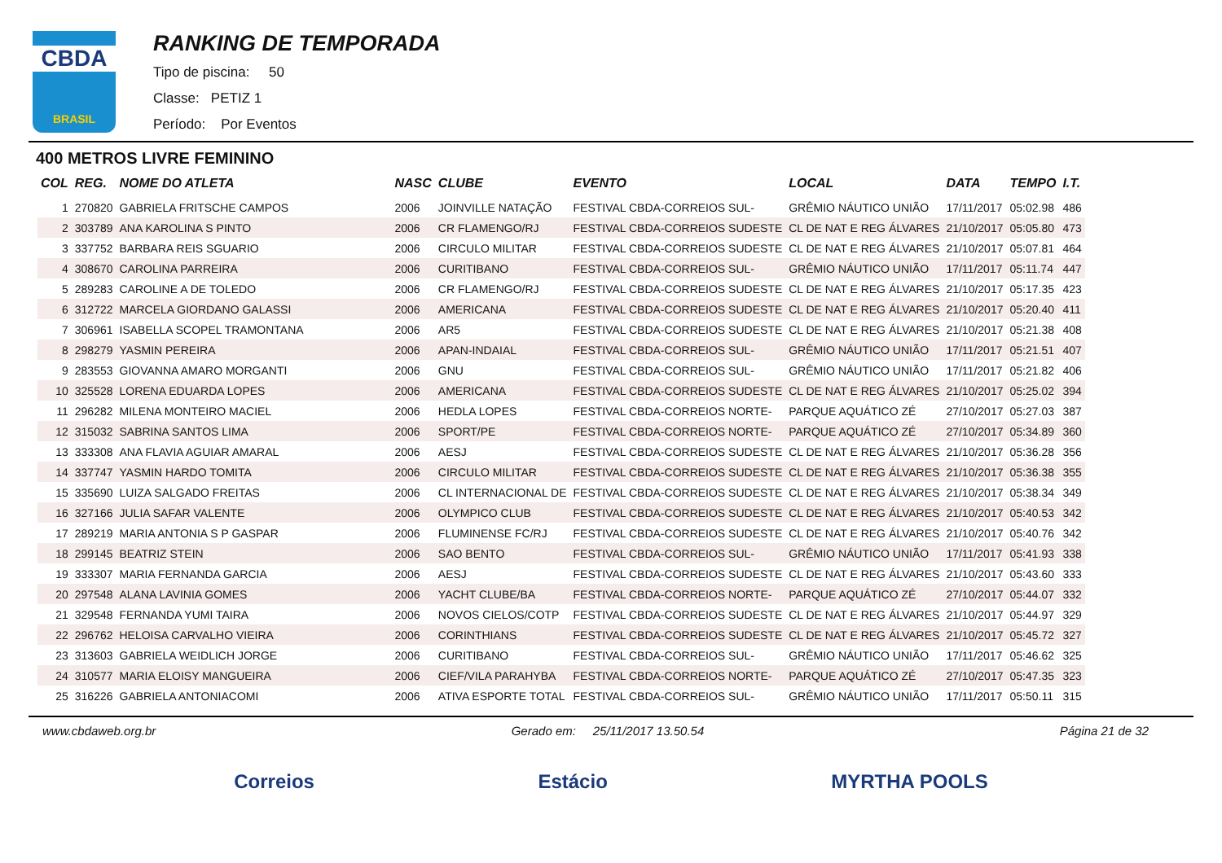CBDA
BRASIL
RANKING DE TEMPORADA
Tipo de piscina: 50
Classe: PETIZ 1
Período: Por Eventos
400 METROS LIVRE FEMININO
| COL | REG. | NOME DO ATLETA | NASC | CLUBE | EVENTO | LOCAL | DATA | TEMPO | I.T. |
| --- | --- | --- | --- | --- | --- | --- | --- | --- | --- |
| 1 | 270820 | GABRIELA FRITSCHE CAMPOS | 2006 | JOINVILLE NATAÇÃO | FESTIVAL CBDA-CORREIOS SUL- | GRÊMIO NÁUTICO UNIÃO | 17/11/2017 | 05:02.98 | 486 |
| 2 | 303789 | ANA KAROLINA S PINTO | 2006 | CR FLAMENGO/RJ | FESTIVAL CBDA-CORREIOS SUDESTE | CL DE NAT E REG ÁLVARES | 21/10/2017 | 05:05.80 | 473 |
| 3 | 337752 | BARBARA REIS SGUARIO | 2006 | CIRCULO MILITAR | FESTIVAL CBDA-CORREIOS SUDESTE | CL DE NAT E REG ÁLVARES | 21/10/2017 | 05:07.81 | 464 |
| 4 | 308670 | CAROLINA PARREIRA | 2006 | CURITIBANO | FESTIVAL CBDA-CORREIOS SUL- | GRÊMIO NÁUTICO UNIÃO | 17/11/2017 | 05:11.74 | 447 |
| 5 | 289283 | CAROLINE A DE TOLEDO | 2006 | CR FLAMENGO/RJ | FESTIVAL CBDA-CORREIOS SUDESTE | CL DE NAT E REG ÁLVARES | 21/10/2017 | 05:17.35 | 423 |
| 6 | 312722 | MARCELA GIORDANO GALASSI | 2006 | AMERICANA | FESTIVAL CBDA-CORREIOS SUDESTE | CL DE NAT E REG ÁLVARES | 21/10/2017 | 05:20.40 | 411 |
| 7 | 306961 | ISABELLA SCOPEL TRAMONTANA | 2006 | AR5 | FESTIVAL CBDA-CORREIOS SUDESTE | CL DE NAT E REG ÁLVARES | 21/10/2017 | 05:21.38 | 408 |
| 8 | 298279 | YASMIN PEREIRA | 2006 | APAN-INDAIAL | FESTIVAL CBDA-CORREIOS SUL- | GRÊMIO NÁUTICO UNIÃO | 17/11/2017 | 05:21.51 | 407 |
| 9 | 283553 | GIOVANNA AMARO MORGANTI | 2006 | GNU | FESTIVAL CBDA-CORREIOS SUL- | GRÊMIO NÁUTICO UNIÃO | 17/11/2017 | 05:21.82 | 406 |
| 10 | 325528 | LORENA EDUARDA LOPES | 2006 | AMERICANA | FESTIVAL CBDA-CORREIOS SUDESTE | CL DE NAT E REG ÁLVARES | 21/10/2017 | 05:25.02 | 394 |
| 11 | 296282 | MILENA MONTEIRO MACIEL | 2006 | HEDLA LOPES | FESTIVAL CBDA-CORREIOS NORTE- | PARQUE AQUÁTICO ZÉ | 27/10/2017 | 05:27.03 | 387 |
| 12 | 315032 | SABRINA SANTOS LIMA | 2006 | SPORT/PE | FESTIVAL CBDA-CORREIOS NORTE- | PARQUE AQUÁTICO ZÉ | 27/10/2017 | 05:34.89 | 360 |
| 13 | 333308 | ANA FLAVIA AGUIAR AMARAL | 2006 | AESJ | FESTIVAL CBDA-CORREIOS SUDESTE | CL DE NAT E REG ÁLVARES | 21/10/2017 | 05:36.28 | 356 |
| 14 | 337747 | YASMIN HARDO TOMITA | 2006 | CIRCULO MILITAR | FESTIVAL CBDA-CORREIOS SUDESTE | CL DE NAT E REG ÁLVARES | 21/10/2017 | 05:36.38 | 355 |
| 15 | 335690 | LUIZA SALGADO FREITAS | 2006 | CL INTERNACIONAL DE | FESTIVAL CBDA-CORREIOS SUDESTE | CL DE NAT E REG ÁLVARES | 21/10/2017 | 05:38.34 | 349 |
| 16 | 327166 | JULIA SAFAR VALENTE | 2006 | OLYMPICO CLUB | FESTIVAL CBDA-CORREIOS SUDESTE | CL DE NAT E REG ÁLVARES | 21/10/2017 | 05:40.53 | 342 |
| 17 | 289219 | MARIA ANTONIA S P GASPAR | 2006 | FLUMINENSE FC/RJ | FESTIVAL CBDA-CORREIOS SUDESTE | CL DE NAT E REG ÁLVARES | 21/10/2017 | 05:40.76 | 342 |
| 18 | 299145 | BEATRIZ STEIN | 2006 | SAO BENTO | FESTIVAL CBDA-CORREIOS SUL- | GRÊMIO NÁUTICO UNIÃO | 17/11/2017 | 05:41.93 | 338 |
| 19 | 333307 | MARIA FERNANDA GARCIA | 2006 | AESJ | FESTIVAL CBDA-CORREIOS SUDESTE | CL DE NAT E REG ÁLVARES | 21/10/2017 | 05:43.60 | 333 |
| 20 | 297548 | ALANA LAVINIA GOMES | 2006 | YACHT CLUBE/BA | FESTIVAL CBDA-CORREIOS NORTE- | PARQUE AQUÁTICO ZÉ | 27/10/2017 | 05:44.07 | 332 |
| 21 | 329548 | FERNANDA YUMI TAIRA | 2006 | NOVOS CIELOS/COTP | FESTIVAL CBDA-CORREIOS SUDESTE | CL DE NAT E REG ÁLVARES | 21/10/2017 | 05:44.97 | 329 |
| 22 | 296762 | HELOISA CARVALHO VIEIRA | 2006 | CORINTHIANS | FESTIVAL CBDA-CORREIOS SUDESTE | CL DE NAT E REG ÁLVARES | 21/10/2017 | 05:45.72 | 327 |
| 23 | 313603 | GABRIELA WEIDLICH JORGE | 2006 | CURITIBANO | FESTIVAL CBDA-CORREIOS SUL- | GRÊMIO NÁUTICO UNIÃO | 17/11/2017 | 05:46.62 | 325 |
| 24 | 310577 | MARIA ELOISY MANGUEIRA | 2006 | CIEF/VILA PARAHYBA | FESTIVAL CBDA-CORREIOS NORTE- | PARQUE AQUÁTICO ZÉ | 27/10/2017 | 05:47.35 | 323 |
| 25 | 316226 | GABRIELA ANTONIACOMI | 2006 | ATIVA ESPORTE TOTAL | FESTIVAL CBDA-CORREIOS SUL- | GRÊMIO NÁUTICO UNIÃO | 17/11/2017 | 05:50.11 | 315 |
www.cbdaweb.org.br Gerado em: 25/11/2017 13.50.54 Página 21 de 32
Correios Estácio MYRTHA POOLS